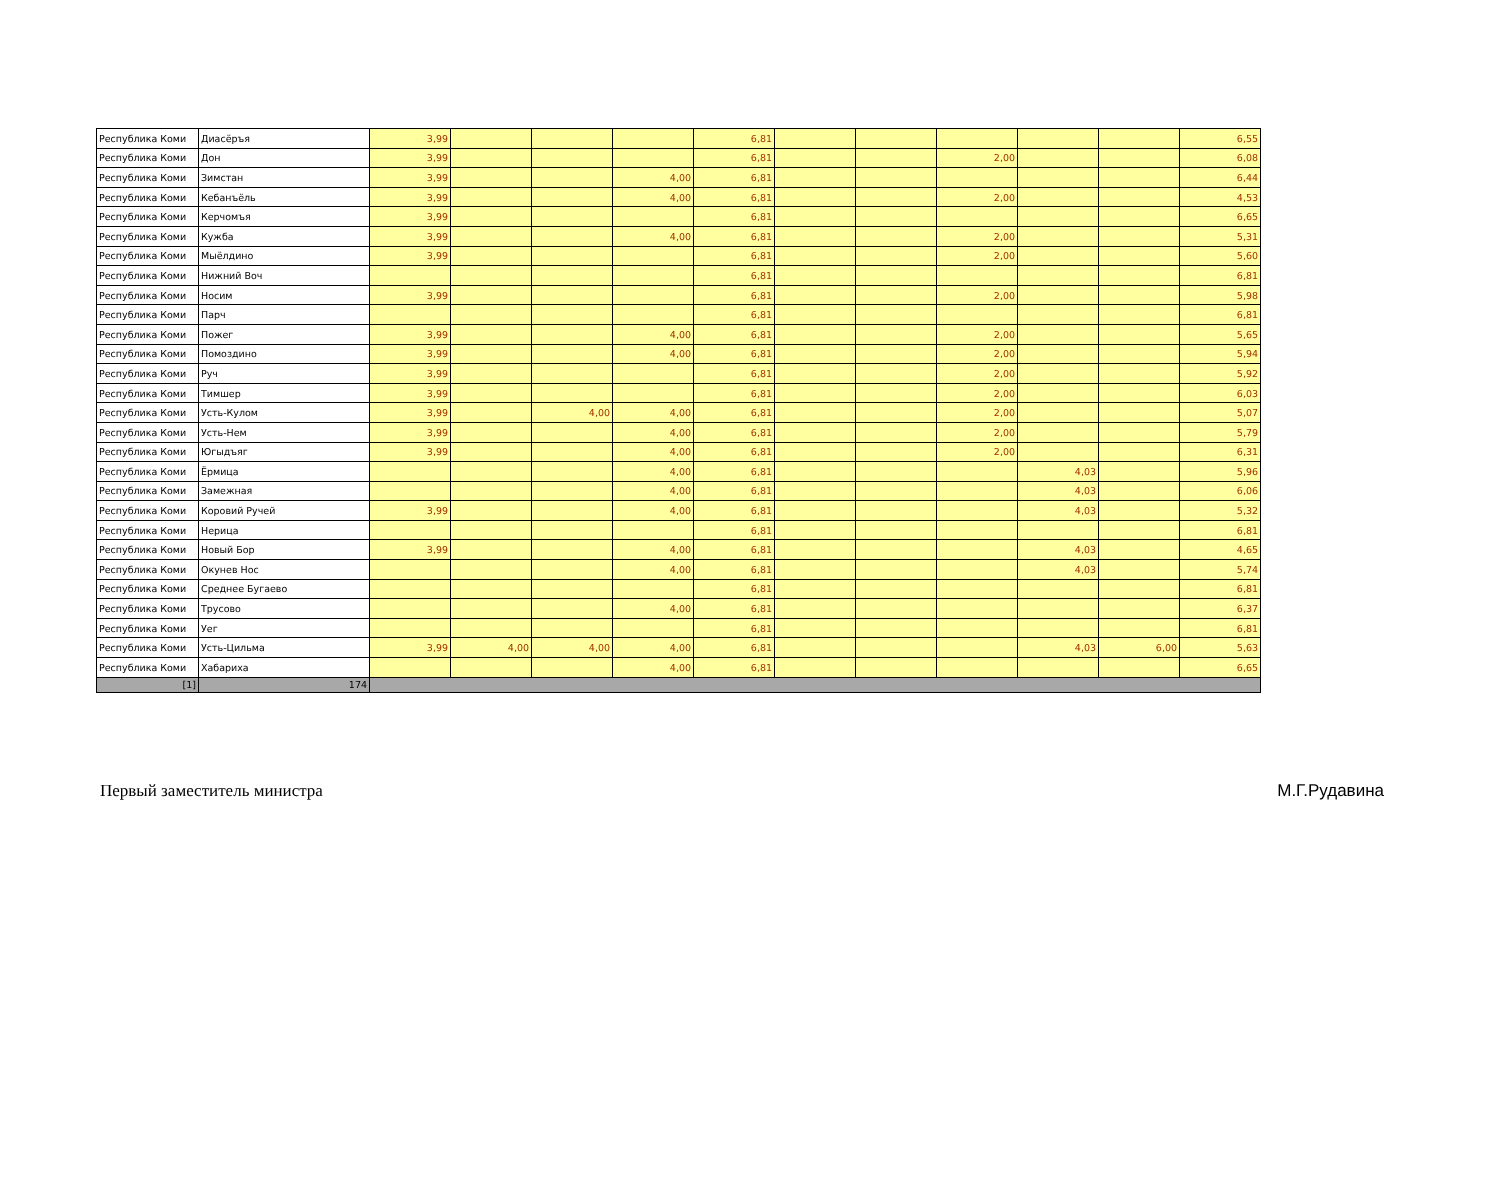| Республика Коми | Диасёръя | 3,99 | | | | 6,81 | | | | | | 6,55 |
| Республика Коми | Дон | 3,99 | | | | 6,81 | | | 2,00 | | | 6,08 |
| Республика Коми | Зимстан | 3,99 | | | 4,00 | 6,81 | | | | | | 6,44 |
| Республика Коми | Кебанъёль | 3,99 | | | 4,00 | 6,81 | | | 2,00 | | | 4,53 |
| Республика Коми | Керчомъя | 3,99 | | | | 6,81 | | | | | | 6,65 |
| Республика Коми | Кужба | 3,99 | | | 4,00 | 6,81 | | | 2,00 | | | 5,31 |
| Республика Коми | Мыёлдино | 3,99 | | | | 6,81 | | | 2,00 | | | 5,60 |
| Республика Коми | Нижний Воч | | | | | 6,81 | | | | | | 6,81 |
| Республика Коми | Носим | 3,99 | | | | 6,81 | | | 2,00 | | | 5,98 |
| Республика Коми | Парч | | | | | 6,81 | | | | | | 6,81 |
| Республика Коми | Пожег | 3,99 | | | 4,00 | 6,81 | | | 2,00 | | | 5,65 |
| Республика Коми | Помоздино | 3,99 | | | 4,00 | 6,81 | | | 2,00 | | | 5,94 |
| Республика Коми | Руч | 3,99 | | | | 6,81 | | | 2,00 | | | 5,92 |
| Республика Коми | Тимшер | 3,99 | | | | 6,81 | | | 2,00 | | | 6,03 |
| Республика Коми | Усть-Кулом | 3,99 | | 4,00 | 4,00 | 6,81 | | | 2,00 | | | 5,07 |
| Республика Коми | Усть-Нем | 3,99 | | | 4,00 | 6,81 | | | 2,00 | | | 5,79 |
| Республика Коми | Югыдъяг | 3,99 | | | 4,00 | 6,81 | | | 2,00 | | | 6,31 |
| Республика Коми | Ёрмица | | | | 4,00 | 6,81 | | | | 4,03 | | 5,96 |
| Республика Коми | Замежная | | | | 4,00 | 6,81 | | | | 4,03 | | 6,06 |
| Республика Коми | Коровий Ручей | 3,99 | | | 4,00 | 6,81 | | | | 4,03 | | 5,32 |
| Республика Коми | Нерица | | | | | 6,81 | | | | | | 6,81 |
| Республика Коми | Новый Бор | 3,99 | | | 4,00 | 6,81 | | | | 4,03 | | 4,65 |
| Республика Коми | Окунев Нос | | | | 4,00 | 6,81 | | | | 4,03 | | 5,74 |
| Республика Коми | Среднее Бугаево | | | | | 6,81 | | | | | | 6,81 |
| Республика Коми | Трусово | | | | 4,00 | 6,81 | | | | | | 6,37 |
| Республика Коми | Уег | | | | | 6,81 | | | | | | 6,81 |
| Республика Коми | Усть-Цильма | 3,99 | 4,00 | 4,00 | 4,00 | 6,81 | | | | 4,03 | 6,00 | 5,63 |
| Республика Коми | Хабариха | | | | 4,00 | 6,81 | | | | | | 6,65 |
| [1] | 174 | | | | | | | | | | | |
Первый заместитель министра М.Г.Рудавина